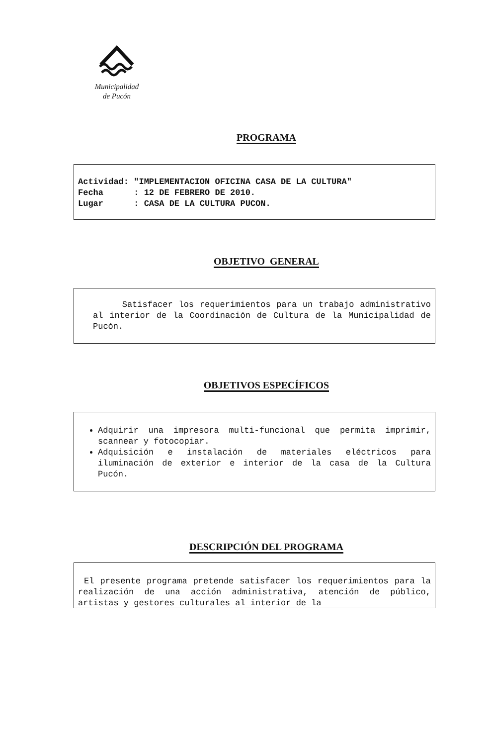Municipalidad
de Pucón
PROGRAMA
| Actividad: | "IMPLEMENTACION OFICINA CASA DE LA CULTURA" |
| Fecha | : 12 DE FEBRERO DE 2010. |
| Lugar | : CASA DE LA CULTURA PUCON. |
OBJETIVO GENERAL
Satisfacer los requerimientos para un trabajo administrativo al interior de la Coordinación de Cultura de la Municipalidad de Pucón.
OBJETIVOS ESPECÍFICOS
Adquirir una impresora multi-funcional que permita imprimir, scannear y fotocopiar.
Adquisición e instalación de materiales eléctricos para iluminación de exterior e interior de la casa de la Cultura Pucón.
DESCRIPCIÓN DEL PROGRAMA
El presente programa pretende satisfacer los requerimientos para la realización de una acción administrativa, atención de público, artistas y gestores culturales al interior de la